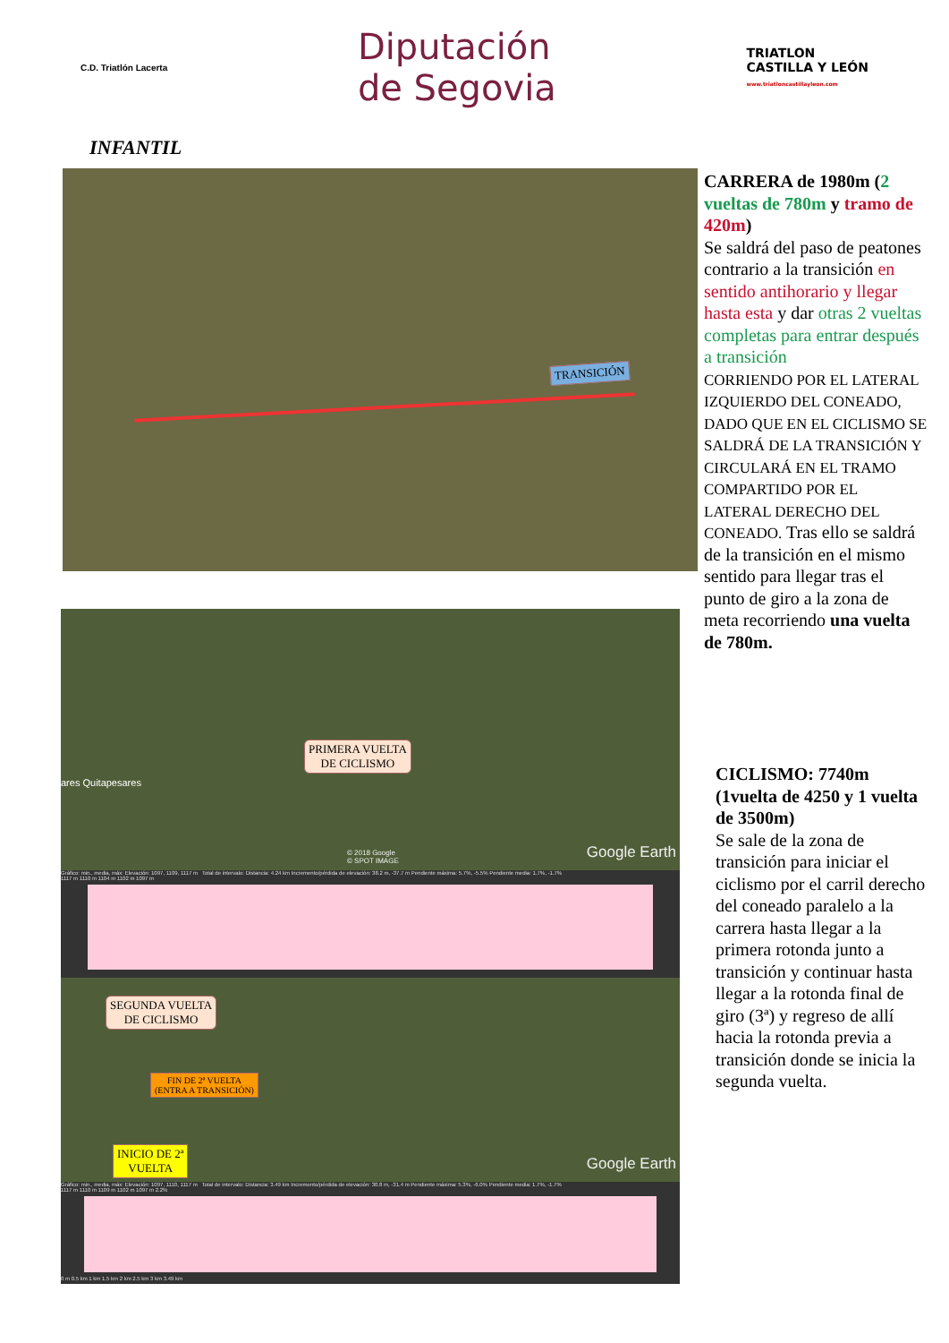C.D. Triatlón Lacerta
Diputación
de Segovia
TRIATLON
CASTILLA Y LEÓN
www.triatloncastillayleon.com
INFANTIL
TRANSICIÓN
CARRERA de 1980m (2 vueltas de 780m y tramo de 420m)
Se saldrá del paso de peatones contrario a la transición en sentido antihorario y llegar hasta esta y dar otras 2 vueltas completas para entrar después a transición
CORRIENDO POR EL LATERAL IZQUIERDO DEL CONEADO, DADO QUE EN EL CICLISMO SE SALDRÁ DE LA TRANSICIÓN Y CIRCULARÁ EN EL TRAMO COMPARTIDO POR EL LATERAL DERECHO DEL CONEADO. Tras ello se saldrá de la transición en el mismo sentido para llegar tras el punto de giro a la zona de meta recorriendo una vuelta de 780m.
PRIMERA VUELTA
DE CICLISMO
ares Quitapesares
Google Earth
© 2018 Google
© SPOT IMAGE
Gráfico: min., media, máx: Elevación: 1097, 1109, 1117 m Total de intervalo: Distancia: 4.24 km Incremento/pérdida de elevación: 38.2 m, -37.7 m Pendiente máxima: 5.7%, -5.5% Pendiente media: 1.7%, -1.7%
1117 m 1110 m 1104 m 1102 m 1097 m
SEGUNDA VUELTA
DE CICLISMO
FIN DE 2ª VUELTA
(ENTRA A TRANSICIÓN)
INICIO DE 2ª
VUELTA
Google Earth
Gráfico: min., media, máx: Elevación: 1097, 1110, 1117 m Total de intervalo: Distancia: 3.49 km Incremento/pérdida de elevación: 30.8 m, -31.4 m Pendiente máxima: 5.3%, -6.0% Pendiente media: 1.7%, -1.7%
1117 m 1110 m 1109 m 1102 m 1097 m 2.2%
0 m 0.5 km 1 km 1.5 km 2 km 2.5 km 3 km 3.49 km
CICLISMO: 7740m (1vuelta de 4250 y 1 vuelta de 3500m)
Se sale de la zona de transición para iniciar el ciclismo por el carril derecho del coneado paralelo a la carrera hasta llegar a la primera rotonda junto a transición y continuar hasta llegar a la rotonda final de giro (3ª) y regreso de allí hacia la rotonda previa a transición donde se inicia la segunda vuelta.